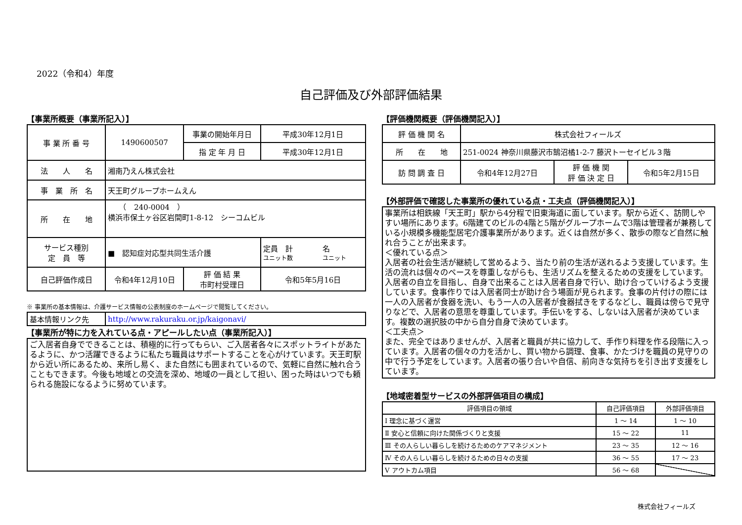2022（令和4）年度
自己評価及び外部評価結果
【事業所概要（事業所記入）】
| 事 業 所 番 号 | 1490600507 | | 事業の開始年月日 | 平成30年12月1日 |
| | | | 指 定 年 月 日 | 平成30年12月1日 |
| 法 人 名 | 湘南乃えん株式会社 | | | |
| 事 業 所 名 | 天王町グループホームえん | | | |
| 所 在 地 | （ 240-0004 ） 横浜市保土ヶ谷区岩間町1-8-12 シーコムビル | | | |
| サービス種別 定 員 等 | ■ 認知症対応型共同生活介護 | | | 定員 計 名 ユニット数 ユニット |
| 自己評価作成日 | 令和4年12月10日 | 評 価 結 果 市町村受理日 | | 令和5年5月16日 |
※ 事業所の基本情報は、介護サービス情報の公表制度のホームページで閲覧してください。
| 基本情報リンク先 | http://www.rakuraku.or.jp/kaigonavi/ |
【事業所が特に力を入れている点・アピールしたい点（事業所記入）】
ご入居者自身でできることは、積極的に行ってもらい、ご入居者各々にスポットライトがあたるように、かつ活躍できるように私たち職員はサポートすることを心がけています。天王町駅から近い所にあるため、来所し易く、また自然にも囲まれているので、気軽に自然に触れ合うこともできます。今後も地域との交流を深め、地域の一員として担い、困った時はいつでも頼られる施設になるように努めています。
【評価機関概要（評価機関記入）】
| 評 価 機 関 名 | 株式会社フィールズ | | |
| 所 在 地 | 251-0024 神奈川県藤沢市鵠沼橘1-2-7 藤沢トーセイビル３階 | | |
| 訪 問 調 査 日 | 令和4年12月27日 | 評 価 機 関 評 価 決 定 日 | 令和5年2月15日 |
【外部評価で確認した事業所の優れている点・工夫点（評価機関記入）】
事業所は相鉄線「天王町」駅から4分程で旧東海道に面しています。駅から近く、訪問しやすい場所にあります。6階建てのビルの4階と5階がグループホームで3階は管理者が兼務している小規模多機能型居宅介護事業所があります。近くは自然が多く、散歩の際など自然に触れ合うことが出来ます。
＜優れている点＞
入居者の社会生活が継続して営めるよう、当たり前の生活が送れるよう支援しています。生活の流れは個々のペースを尊重しながらも、生活リズムを整えるための支援をしています。入居者の自立を目指し、自身で出来ることは入居者自身で行い、助け合っていけるよう支援しています。食事作りでは入居者同士が助け合う場面が見られます。食事の片付けの際には一人の入居者が食器を洗い、もう一人の入居者が食器拭きをするなどし、職員は傍らで見守りなどで、入居者の意思を尊重しています。手伝いをする、しないは入居者が決めています。複数の選択肢の中から自分自身で決めています。
＜工夫点＞
また、完全ではありませんが、入居者と職員が共に協力して、手作り料理を作る段階に入っています。入居者の個々の力を活かし、買い物から調理、食事、かたづけを職員の見守りの中で行う予定をしています。入居者の張り合いや自信、前向きな気持ちを引き出す支援をしています。
【地域密着型サービスの外部評価項目の構成】
| 評価項目の領域 | 自己評価項目 | 外部評価項目 |
| --- | --- | --- |
| Ⅰ 理念に基づく運営 | 1 ～ 14 | 1 ～ 10 |
| Ⅱ 安心と信頼に向けた関係づくりと支援 | 15 ～ 22 | 11 |
| Ⅲ その人らしい暮らしを続けるためのケアマネジメント | 23 ～ 35 | 12 ～ 16 |
| Ⅳ その人らしい暮らしを続けるための日々の支援 | 36 ～ 55 | 17 ～ 23 |
| Ⅴ アウトカム項目 | 56 ～ 68 | |
株式会社フィールズ